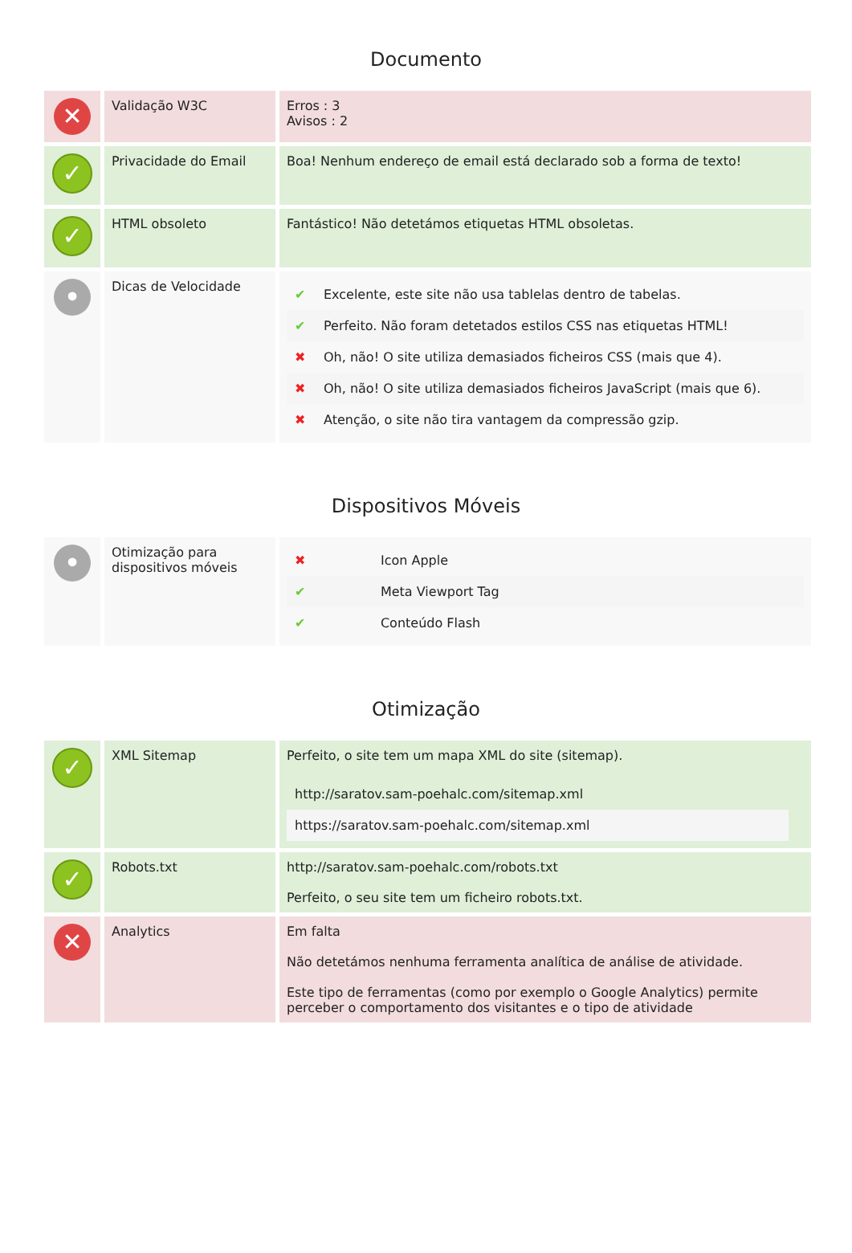Documento
| ✕ | Validação W3C | Erros : 3 Avisos : 2 |
| ✓ | Privacidade do Email | Boa! Nenhum endereço de email está declarado sob a forma de texto! |
| ✓ | HTML obsoleto | Fantástico! Não detetámos etiquetas HTML obsoletas. |
| • | Dicas de Velocidade | / ✔ / Excelente, este site não usa tablelas dentro de tabelas. / / ✔ / Perfeito. Não foram detetados estilos CSS nas etiquetas HTML! / / ✖ / Oh, não! O site utiliza demasiados ficheiros CSS (mais que 4). / / ✖ / Oh, não! O site utiliza demasiados ficheiros JavaScript (mais que 6). / / ✖ / Atenção, o site não tira vantagem da compressão gzip. / |
Dispositivos Móveis
| • | Otimização para dispositivos móveis | / ✖ / Icon Apple / / ✔ / Meta Viewport Tag / / ✔ / Conteúdo Flash / |
Otimização
| ✓ | XML Sitemap | Perfeito, o site tem um mapa XML do site (sitemap). / http://saratov.sam-poehalc.com/sitemap.xml / / https://saratov.sam-poehalc.com/sitemap.xml / |
| ✓ | Robots.txt | http://saratov.sam-poehalc.com/robots.txt Perfeito, o seu site tem um ficheiro robots.txt. |
| ✕ | Analytics | Em falta Não detetámos nenhuma ferramenta analítica de análise de atividade. Este tipo de ferramentas (como por exemplo o Google Analytics) permite perceber o comportamento dos visitantes e o tipo de atividade |